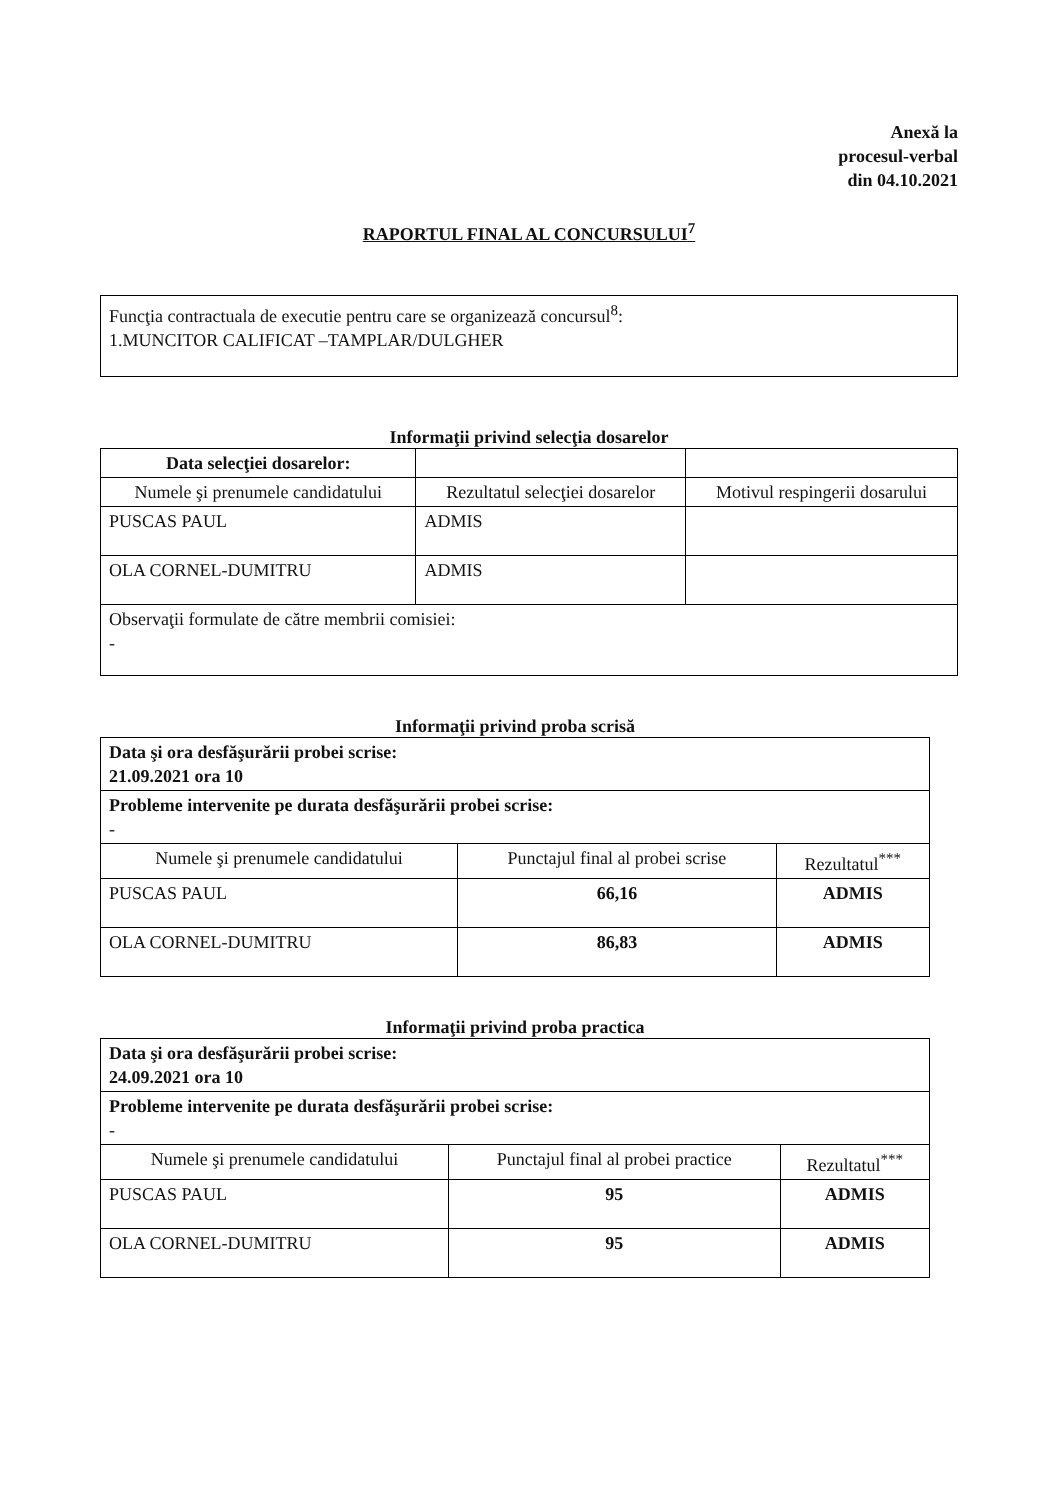Anexă la
procesul-verbal
din 04.10.2021
RAPORTUL FINAL AL CONCURSULUI<sup>7</sup>
Funcţia contractuala de executie pentru care se organizează concursul<sup>8</sup>:
1.MUNCITOR CALIFICAT –TAMPLAR/DULGHER
Informaţii privind selecţia dosarelor
| Data selecţiei dosarelor: | | |
| Numele şi prenumele candidatului | Rezultatul selecţiei dosarelor | Motivul respingerii dosarului |
| PUSCAS PAUL | ADMIS | |
| OLA CORNEL-DUMITRU | ADMIS | |
| Observaţii formulate de către membrii comisiei: - | | |
Informaţii privind proba scrisă
| Data şi ora desfăşurării probei scrise: 21.09.2021 ora 10 | | |
| Probleme intervenite pe durata desfăşurării probei scrise: - | | |
| Numele şi prenumele candidatului | Punctajul final al probei scrise | Rezultatul<sup>***</sup> |
| PUSCAS PAUL | 66,16 | ADMIS |
| OLA CORNEL-DUMITRU | 86,83 | ADMIS |
Informaţii privind proba practica
| Data şi ora desfăşurării probei scrise: 24.09.2021 ora 10 | | |
| Probleme intervenite pe durata desfăşurării probei scrise: - | | |
| Numele şi prenumele candidatului | Punctajul final al probei practice | Rezultatul<sup>***</sup> |
| PUSCAS PAUL | 95 | ADMIS |
| OLA CORNEL-DUMITRU | 95 | ADMIS |